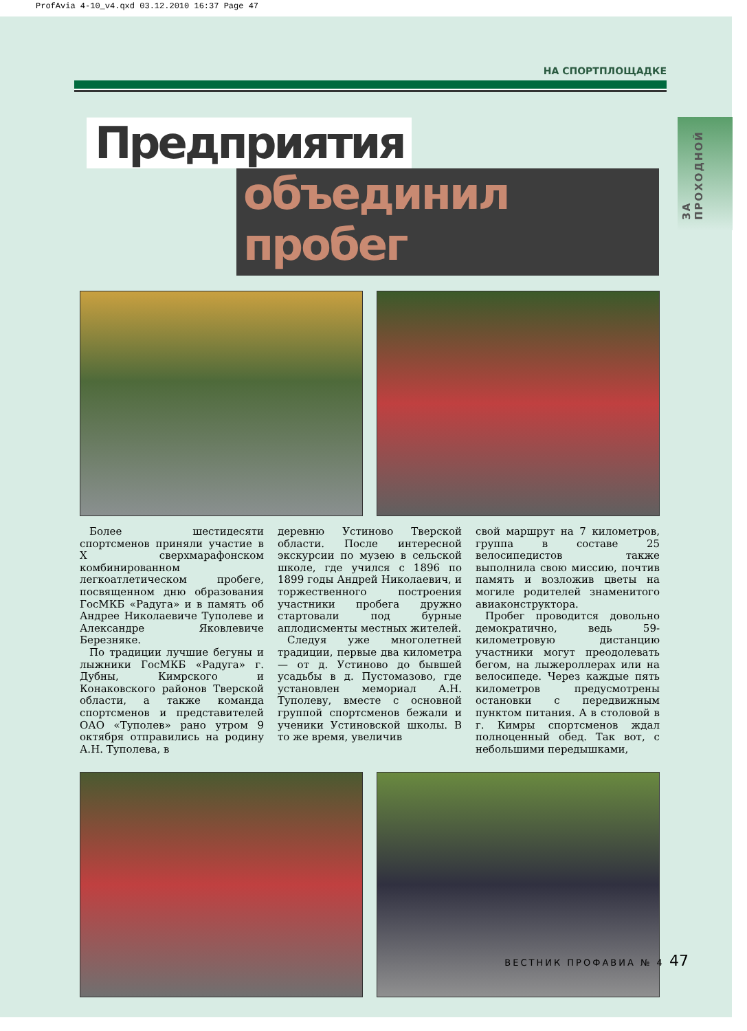ProfAvia 4-10_v4.qxd 03.12.2010 16:37 Page 47
ЗА ПРОХОДНОЙ
НА СПОРТПЛОЩАДКЕ
Предприятия
объединил пробег
Более шестидесяти спортсменов приняли участие в X сверхмарафонском комбинированном легкоатлетическом пробеге, посвященном дню образования ГосМКБ «Радуга» и в память об Андрее Николаевиче Туполеве и Александре Яковлевиче Березняке.
По традиции лучшие бегуны и лыжники ГосМКБ «Радуга» г. Дубны, Кимрского и Конаковского районов Тверской области, а также команда спортсменов и представителей ОАО «Туполев» рано утром 9 октября отправились на родину А.Н. Туполева, в
деревню Устиново Тверской области. После интересной экскурсии по музею в сельской школе, где учился с 1896 по 1899 годы Андрей Николаевич, и торжественного построения участники пробега дружно стартовали под бурные аплодисменты местных жителей.
Следуя уже многолетней традиции, первые два километра — от д. Устиново до бывшей усадьбы в д. Пустомазово, где установлен мемориал А.Н. Туполеву, вместе с основной группой спортсменов бежали и ученики Устиновской школы. В то же время, увеличив
свой маршрут на 7 километров, группа в составе 25 велосипедистов также выполнила свою миссию, почтив память и возложив цветы на могиле родителей знаменитого авиаконструктора.
Пробег проводится довольно демократично, ведь 59-километровую дистанцию участники могут преодолевать бегом, на лыжероллерах или на велосипеде. Через каждые пять километров предусмотрены остановки с передвижным пунктом питания. А в столовой в г. Кимры спортсменов ждал полноценный обед. Так вот, с небольшими передышками,
ВЕСТНИК ПРОФАВИА № 4 47